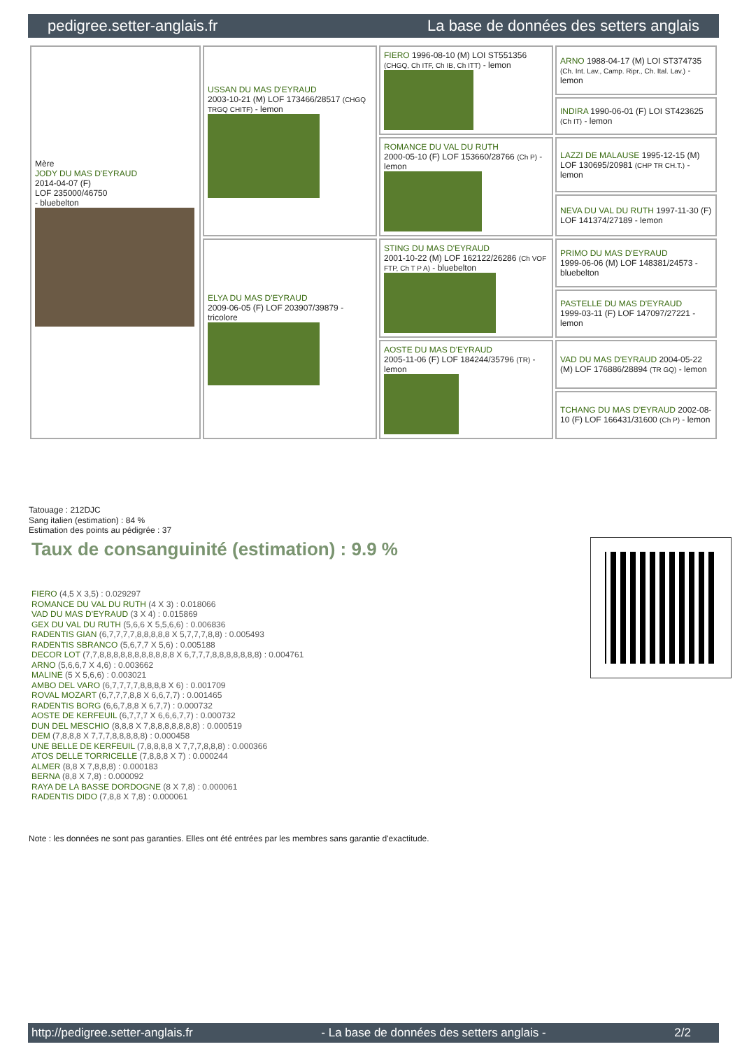pedigree.setter-anglais.fr La base de données des setters anglais
| Mère JODY DU MAS D'EYRAUD 2014-04-07 (F) LOF 235000/46750 - bluebelton | USSAN DU MAS D'EYRAUD 2003-10-21 (M) LOF 173466/28517 (CHGQ TRGQ CHITF) - lemon | FIERO 1996-08-10 (M) LOI ST551356 (CHGQ, Ch ITF, Ch IB, Ch ITT) - lemon | ARNO 1988-04-17 (M) LOI ST374735 (Ch. Int. Lav., Camp. Ripr., Ch. Ital. Lav.) - lemon |
| | | | INDIRA 1990-06-01 (F) LOI ST423625 (Ch IT) - lemon |
| | | ROMANCE DU VAL DU RUTH 2000-05-10 (F) LOF 153660/28766 (Ch P) - lemon | LAZZI DE MALAUSE 1995-12-15 (M) LOF 130695/20981 (CHP TR CH.T.) - lemon |
| | | | NEVA DU VAL DU RUTH 1997-11-30 (F) LOF 141374/27189 - lemon |
| | ELYA DU MAS D'EYRAUD 2009-06-05 (F) LOF 203907/39879 - tricolore | STING DU MAS D'EYRAUD 2001-10-22 (M) LOF 162122/26286 (Ch VOF FTP, Ch T P A) - bluebelton | PRIMO DU MAS D'EYRAUD 1999-06-06 (M) LOF 148381/24573 - bluebelton |
| | | | PASTELLE DU MAS D'EYRAUD 1999-03-11 (F) LOF 147097/27221 - lemon |
| | | AOSTE DU MAS D'EYRAUD 2005-11-06 (F) LOF 184244/35796 (TR) - lemon | VAD DU MAS D'EYRAUD 2004-05-22 (M) LOF 176886/28894 (TR GQ) - lemon |
| | | | TCHANG DU MAS D'EYRAUD 2002-08-10 (F) LOF 166431/31600 (Ch P) - lemon |
Tatouage : 212DJC
Sang italien (estimation) : 84 %
Estimation des points au pédigrée : 37
Taux de consanguinité (estimation) : 9.9 %
FIERO (4,5 X 3,5) : 0.029297
ROMANCE DU VAL DU RUTH (4 X 3) : 0.018066
VAD DU MAS D'EYRAUD (3 X 4) : 0.015869
GEX DU VAL DU RUTH (5,6,6 X 5,5,6,6) : 0.006836
RADENTIS GIAN (6,7,7,7,7,8,8,8,8,8 X 5,7,7,7,8,8) : 0.005493
RADENTIS SBRANCO (5,6,7,7 X 5,6) : 0.005188
DECOR LOT (7,7,8,8,8,8,8,8,8,8,8,8,8 X 6,7,7,7,8,8,8,8,8,8,8) : 0.004761
ARNO (5,6,6,7 X 4,6) : 0.003662
MALINE (5 X 5,6,6) : 0.003021
AMBO DEL VARO (6,7,7,7,7,8,8,8,8 X 6) : 0.001709
ROVAL MOZART (6,7,7,7,8,8 X 6,6,7,7) : 0.001465
RADENTIS BORG (6,6,7,8,8 X 6,7,7) : 0.000732
AOSTE DE KERFEUIL (6,7,7,7 X 6,6,6,7,7) : 0.000732
DUN DEL MESCHIO (8,8,8 X 7,8,8,8,8,8,8,8) : 0.000519
DEM (7,8,8,8 X 7,7,7,8,8,8,8,8) : 0.000458
UNE BELLE DE KERFEUIL (7,8,8,8,8 X 7,7,7,8,8,8) : 0.000366
ATOS DELLE TORRICELLE (7,8,8,8 X 7) : 0.000244
ALMER (8,8 X 7,8,8,8) : 0.000183
BERNA (8,8 X 7,8) : 0.000092
RAYA DE LA BASSE DORDOGNE (8 X 7,8) : 0.000061
RADENTIS DIDO (7,8,8 X 7,8) : 0.000061
Note : les données ne sont pas garanties. Elles ont été entrées par les membres sans garantie d'exactitude.
http://pedigree.setter-anglais.fr - La base de données des setters anglais - 2/2